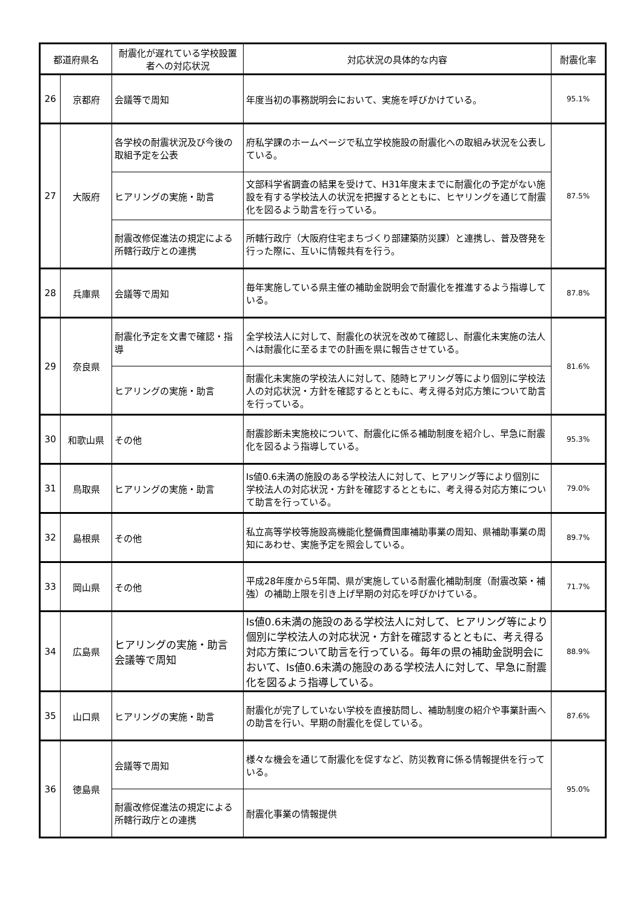| 都道府県名 | | 耐震化が遅れている学校設置者への対応状況 | 対応状況の具体的な内容 | 耐震化率 |
| --- | --- | --- | --- | --- |
| 26 | 京都府 | 会議等で周知 | 年度当初の事務説明会において、実施を呼びかけている。 | 95.1% |
| 27 | 大阪府 | 各学校の耐震状況及び今後の取組予定を公表 | 府私学課のホームページで私立学校施設の耐震化への取組み状況を公表している。 | 87.5% |
| | | ヒアリングの実施・助言 | 文部科学省調査の結果を受けて、H31年度末までに耐震化の予定がない施設を有する学校法人の状況を把握するとともに、ヒヤリングを通じて耐震化を図るよう助言を行っている。 | |
| | | 耐震改修促進法の規定による所轄行政庁との連携 | 所轄行政庁（大阪府住宅まちづくり部建築防災課）と連携し、普及啓発を行った際に、互いに情報共有を行う。 | |
| 28 | 兵庫県 | 会議等で周知 | 毎年実施している県主催の補助金説明会で耐震化を推進するよう指導している。 | 87.8% |
| 29 | 奈良県 | 耐震化予定を文書で確認・指導 | 全学校法人に対して、耐震化の状況を改めて確認し、耐震化未実施の法人へは耐震化に至るまでの計画を県に報告させている。 | 81.6% |
| | | ヒアリングの実施・助言 | 耐震化未実施の学校法人に対して、随時ヒアリング等により個別に学校法人の対応状況・方針を確認するとともに、考え得る対応方策について助言を行っている。 | |
| 30 | 和歌山県 | その他 | 耐震診断未実施校について、耐震化に係る補助制度を紹介し、早急に耐震化を図るよう指導している。 | 95.3% |
| 31 | 鳥取県 | ヒアリングの実施・助言 | Is値0.6未満の施設のある学校法人に対して、ヒアリング等により個別に学校法人の対応状況・方針を確認するとともに、考え得る対応方策について助言を行っている。 | 79.0% |
| 32 | 島根県 | その他 | 私立高等学校等施設高機能化整備費国庫補助事業の周知、県補助事業の周知にあわせ、実施予定を照会している。 | 89.7% |
| 33 | 岡山県 | その他 | 平成28年度から5年間、県が実施している耐震化補助制度（耐震改築・補強）の補助上限を引き上げ早期の対応を呼びかけている。 | 71.7% |
| 34 | 広島県 | ヒアリングの実施・助言 会議等で周知 | Is値0.6未満の施設のある学校法人に対して、ヒアリング等により個別に学校法人の対応状況・方針を確認するとともに、考え得る対応方策について助言を行っている。毎年の県の補助金説明会において、Is値0.6未満の施設のある学校法人に対して、早急に耐震化を図るよう指導している。 | 88.9% |
| 35 | 山口県 | ヒアリングの実施・助言 | 耐震化が完了していない学校を直接訪問し、補助制度の紹介や事業計画への助言を行い、早期の耐震化を促している。 | 87.6% |
| 36 | 徳島県 | 会議等で周知 | 様々な機会を通じて耐震化を促すなど、防災教育に係る情報提供を行っている。 | 95.0% |
| | | 耐震改修促進法の規定による所轄行政庁との連携 | 耐震化事業の情報提供 | |